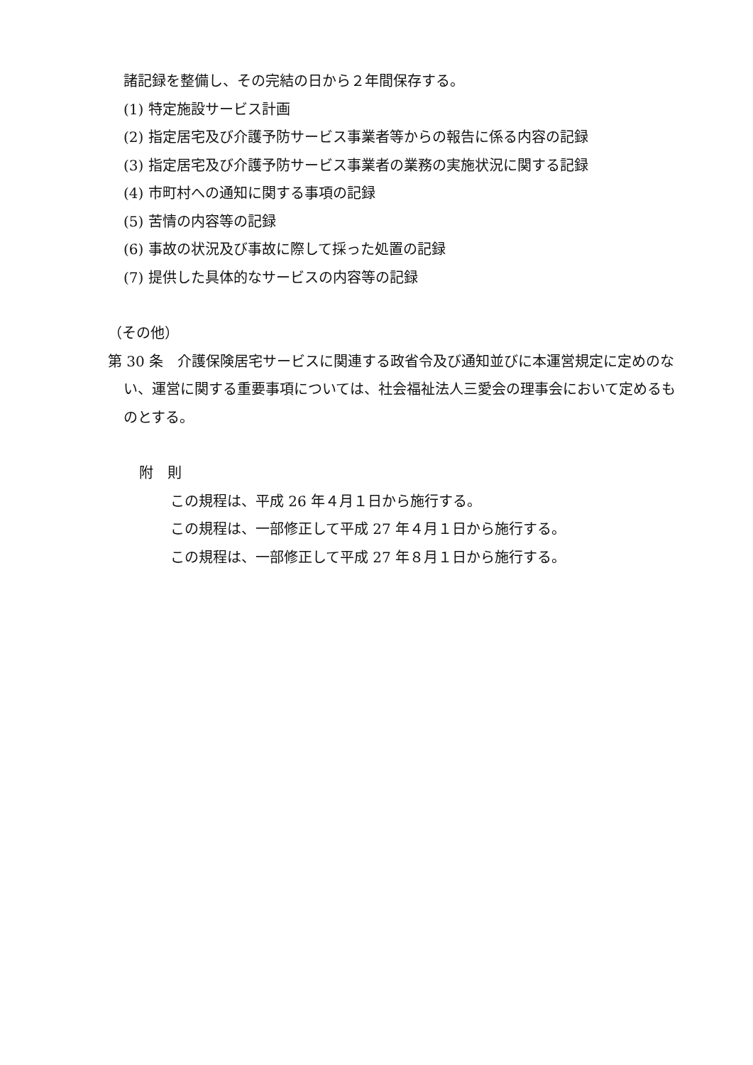諸記録を整備し、その完結の日から２年間保存する。
(1) 特定施設サービス計画
(2) 指定居宅及び介護予防サービス事業者等からの報告に係る内容の記録
(3) 指定居宅及び介護予防サービス事業者の業務の実施状況に関する記録
(4) 市町村への通知に関する事項の記録
(5) 苦情の内容等の記録
(6) 事故の状況及び事故に際して採った処置の記録
(7) 提供した具体的なサービスの内容等の記録
（その他）
第 30 条　介護保険居宅サービスに関連する政省令及び通知並びに本運営規定に定めのない、運営に関する重要事項については、社会福祉法人三愛会の理事会において定めるものとする。
附　則
この規程は、平成 26 年４月１日から施行する。
この規程は、一部修正して平成 27 年４月１日から施行する。
この規程は、一部修正して平成 27 年８月１日から施行する。